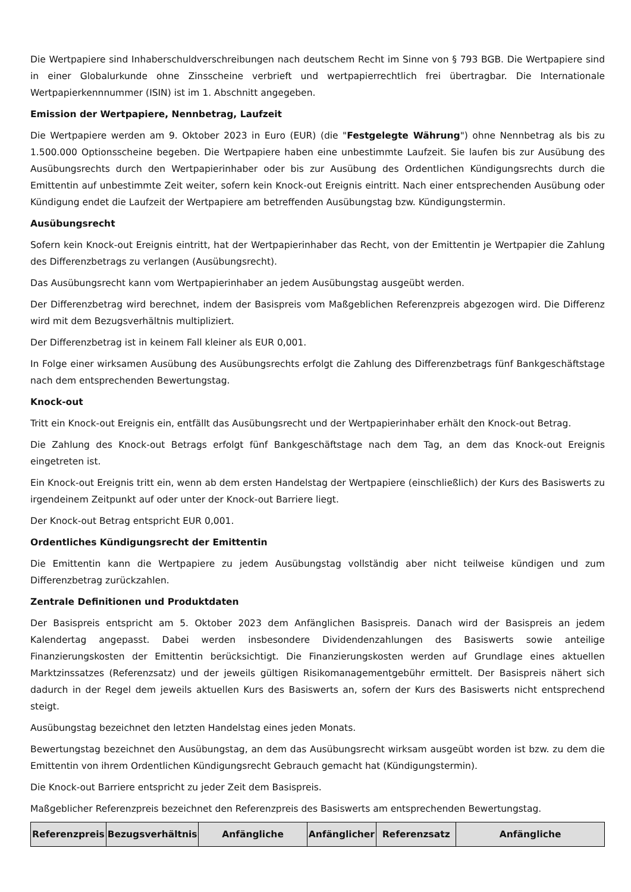Die Wertpapiere sind Inhaberschuldverschreibungen nach deutschem Recht im Sinne von § 793 BGB. Die Wertpapiere sind in einer Globalurkunde ohne Zinsscheine verbrieft und wertpapierrechtlich frei übertragbar. Die Internationale Wertpapierkennnummer (ISIN) ist im 1. Abschnitt angegeben.
Emission der Wertpapiere, Nennbetrag, Laufzeit
Die Wertpapiere werden am 9. Oktober 2023 in Euro (EUR) (die "Festgelegte Währung") ohne Nennbetrag als bis zu 1.500.000 Optionsscheine begeben. Die Wertpapiere haben eine unbestimmte Laufzeit. Sie laufen bis zur Ausübung des Ausübungsrechts durch den Wertpapierinhaber oder bis zur Ausübung des Ordentlichen Kündigungsrechts durch die Emittentin auf unbestimmte Zeit weiter, sofern kein Knock-out Ereignis eintritt. Nach einer entsprechenden Ausübung oder Kündigung endet die Laufzeit der Wertpapiere am betreffenden Ausübungstag bzw. Kündigungstermin.
Ausübungsrecht
Sofern kein Knock-out Ereignis eintritt, hat der Wertpapierinhaber das Recht, von der Emittentin je Wertpapier die Zahlung des Differenzbetrags zu verlangen (Ausübungsrecht).
Das Ausübungsrecht kann vom Wertpapierinhaber an jedem Ausübungstag ausgeübt werden.
Der Differenzbetrag wird berechnet, indem der Basispreis vom Maßgeblichen Referenzpreis abgezogen wird. Die Differenz wird mit dem Bezugsverhältnis multipliziert.
Der Differenzbetrag ist in keinem Fall kleiner als EUR 0,001.
In Folge einer wirksamen Ausübung des Ausübungsrechts erfolgt die Zahlung des Differenzbetrags fünf Bankgeschäftstage nach dem entsprechenden Bewertungstag.
Knock-out
Tritt ein Knock-out Ereignis ein, entfällt das Ausübungsrecht und der Wertpapierinhaber erhält den Knock-out Betrag.
Die Zahlung des Knock-out Betrags erfolgt fünf Bankgeschäftstage nach dem Tag, an dem das Knock-out Ereignis eingetreten ist.
Ein Knock-out Ereignis tritt ein, wenn ab dem ersten Handelstag der Wertpapiere (einschließlich) der Kurs des Basiswerts zu irgendeinem Zeitpunkt auf oder unter der Knock-out Barriere liegt.
Der Knock-out Betrag entspricht EUR 0,001.
Ordentliches Kündigungsrecht der Emittentin
Die Emittentin kann die Wertpapiere zu jedem Ausübungstag vollständig aber nicht teilweise kündigen und zum Differenzbetrag zurückzahlen.
Zentrale Definitionen und Produktdaten
Der Basispreis entspricht am 5. Oktober 2023 dem Anfänglichen Basispreis. Danach wird der Basispreis an jedem Kalendertag angepasst. Dabei werden insbesondere Dividendenzahlungen des Basiswerts sowie anteilige Finanzierungskosten der Emittentin berücksichtigt. Die Finanzierungskosten werden auf Grundlage eines aktuellen Marktzinssatzes (Referenzsatz) und der jeweils gültigen Risikomanagementgebühr ermittelt. Der Basispreis nähert sich dadurch in der Regel dem jeweils aktuellen Kurs des Basiswerts an, sofern der Kurs des Basiswerts nicht entsprechend steigt.
Ausübungstag bezeichnet den letzten Handelstag eines jeden Monats.
Bewertungstag bezeichnet den Ausübungstag, an dem das Ausübungsrecht wirksam ausgeübt worden ist bzw. zu dem die Emittentin von ihrem Ordentlichen Kündigungsrecht Gebrauch gemacht hat (Kündigungstermin).
Die Knock-out Barriere entspricht zu jeder Zeit dem Basispreis.
Maßgeblicher Referenzpreis bezeichnet den Referenzpreis des Basiswerts am entsprechenden Bewertungstag.
| Referenzpreis | Bezugsverhältnis | Anfängliche | Anfänglicher | Referenzsatz | Anfängliche |
| --- | --- | --- | --- | --- | --- |